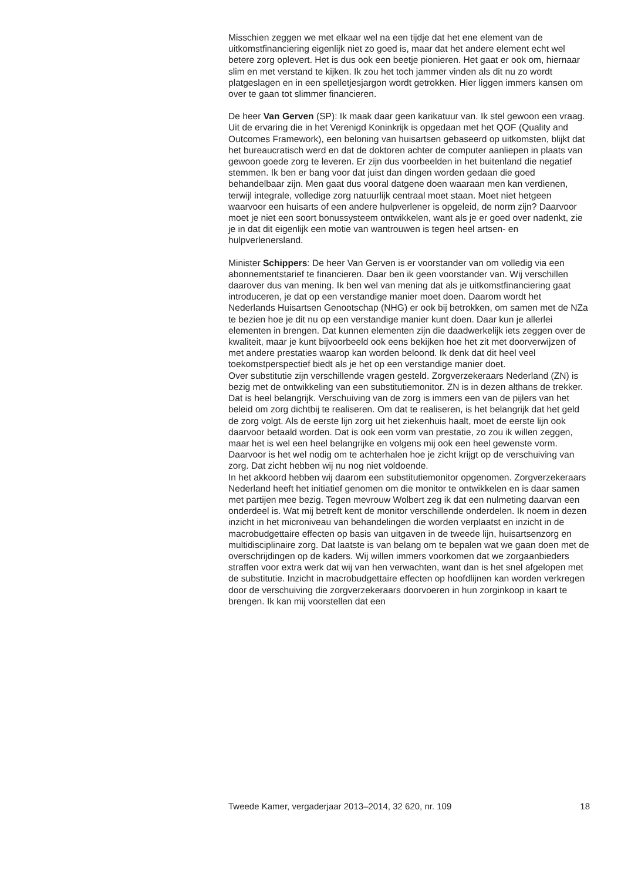Misschien zeggen we met elkaar wel na een tijdje dat het ene element van de uitkomstfinanciering eigenlijk niet zo goed is, maar dat het andere element echt wel betere zorg oplevert. Het is dus ook een beetje pionieren. Het gaat er ook om, hiernaar slim en met verstand te kijken. Ik zou het toch jammer vinden als dit nu zo wordt platgeslagen en in een spelletjesjargon wordt getrokken. Hier liggen immers kansen om over te gaan tot slimmer financieren.
De heer Van Gerven (SP): Ik maak daar geen karikatuur van. Ik stel gewoon een vraag. Uit de ervaring die in het Verenigd Koninkrijk is opgedaan met het QOF (Quality and Outcomes Framework), een beloning van huisartsen gebaseerd op uitkomsten, blijkt dat het bureaucratisch werd en dat de doktoren achter de computer aanliepen in plaats van gewoon goede zorg te leveren. Er zijn dus voorbeelden in het buitenland die negatief stemmen. Ik ben er bang voor dat juist dan dingen worden gedaan die goed behandelbaar zijn. Men gaat dus vooral datgene doen waaraan men kan verdienen, terwijl integrale, volledige zorg natuurlijk centraal moet staan. Moet niet hetgeen waarvoor een huisarts of een andere hulpverlener is opgeleid, de norm zijn? Daarvoor moet je niet een soort bonussysteem ontwikkelen, want als je er goed over nadenkt, zie je in dat dit eigenlijk een motie van wantrouwen is tegen heel artsen- en hulpverlenersland.
Minister Schippers: De heer Van Gerven is er voorstander van om volledig via een abonnementstarief te financieren. Daar ben ik geen voorstander van. Wij verschillen daarover dus van mening. Ik ben wel van mening dat als je uitkomstfinanciering gaat introduceren, je dat op een verstandige manier moet doen. Daarom wordt het Nederlands Huisartsen Genootschap (NHG) er ook bij betrokken, om samen met de NZa te bezien hoe je dit nu op een verstandige manier kunt doen. Daar kun je allerlei elementen in brengen. Dat kunnen elementen zijn die daadwerkelijk iets zeggen over de kwaliteit, maar je kunt bijvoorbeeld ook eens bekijken hoe het zit met doorverwijzen of met andere prestaties waarop kan worden beloond. Ik denk dat dit heel veel toekomstperspectief biedt als je het op een verstandige manier doet.
Over substitutie zijn verschillende vragen gesteld. Zorgverzekeraars Nederland (ZN) is bezig met de ontwikkeling van een substitutiemonitor. ZN is in dezen althans de trekker. Dat is heel belangrijk. Verschuiving van de zorg is immers een van de pijlers van het beleid om zorg dichtbij te realiseren. Om dat te realiseren, is het belangrijk dat het geld de zorg volgt. Als de eerste lijn zorg uit het ziekenhuis haalt, moet de eerste lijn ook daarvoor betaald worden. Dat is ook een vorm van prestatie, zo zou ik willen zeggen, maar het is wel een heel belangrijke en volgens mij ook een heel gewenste vorm. Daarvoor is het wel nodig om te achterhalen hoe je zicht krijgt op de verschuiving van zorg. Dat zicht hebben wij nu nog niet voldoende.
In het akkoord hebben wij daarom een substitutiemonitor opgenomen. Zorgverzekeraars Nederland heeft het initiatief genomen om die monitor te ontwikkelen en is daar samen met partijen mee bezig. Tegen mevrouw Wolbert zeg ik dat een nulmeting daarvan een onderdeel is. Wat mij betreft kent de monitor verschillende onderdelen. Ik noem in dezen inzicht in het microniveau van behandelingen die worden verplaatst en inzicht in de macrobudgettaire effecten op basis van uitgaven in de tweede lijn, huisartsenzorg en multidisciplinaire zorg. Dat laatste is van belang om te bepalen wat we gaan doen met de overschrijdingen op de kaders. Wij willen immers voorkomen dat we zorgaanbieders straffen voor extra werk dat wij van hen verwachten, want dan is het snel afgelopen met de substitutie. Inzicht in macrobudgettaire effecten op hoofdlijnen kan worden verkregen door de verschuiving die zorgverzekeraars doorvoeren in hun zorginkoop in kaart te brengen. Ik kan mij voorstellen dat een
Tweede Kamer, vergaderjaar 2013–2014, 32 620, nr. 109 18